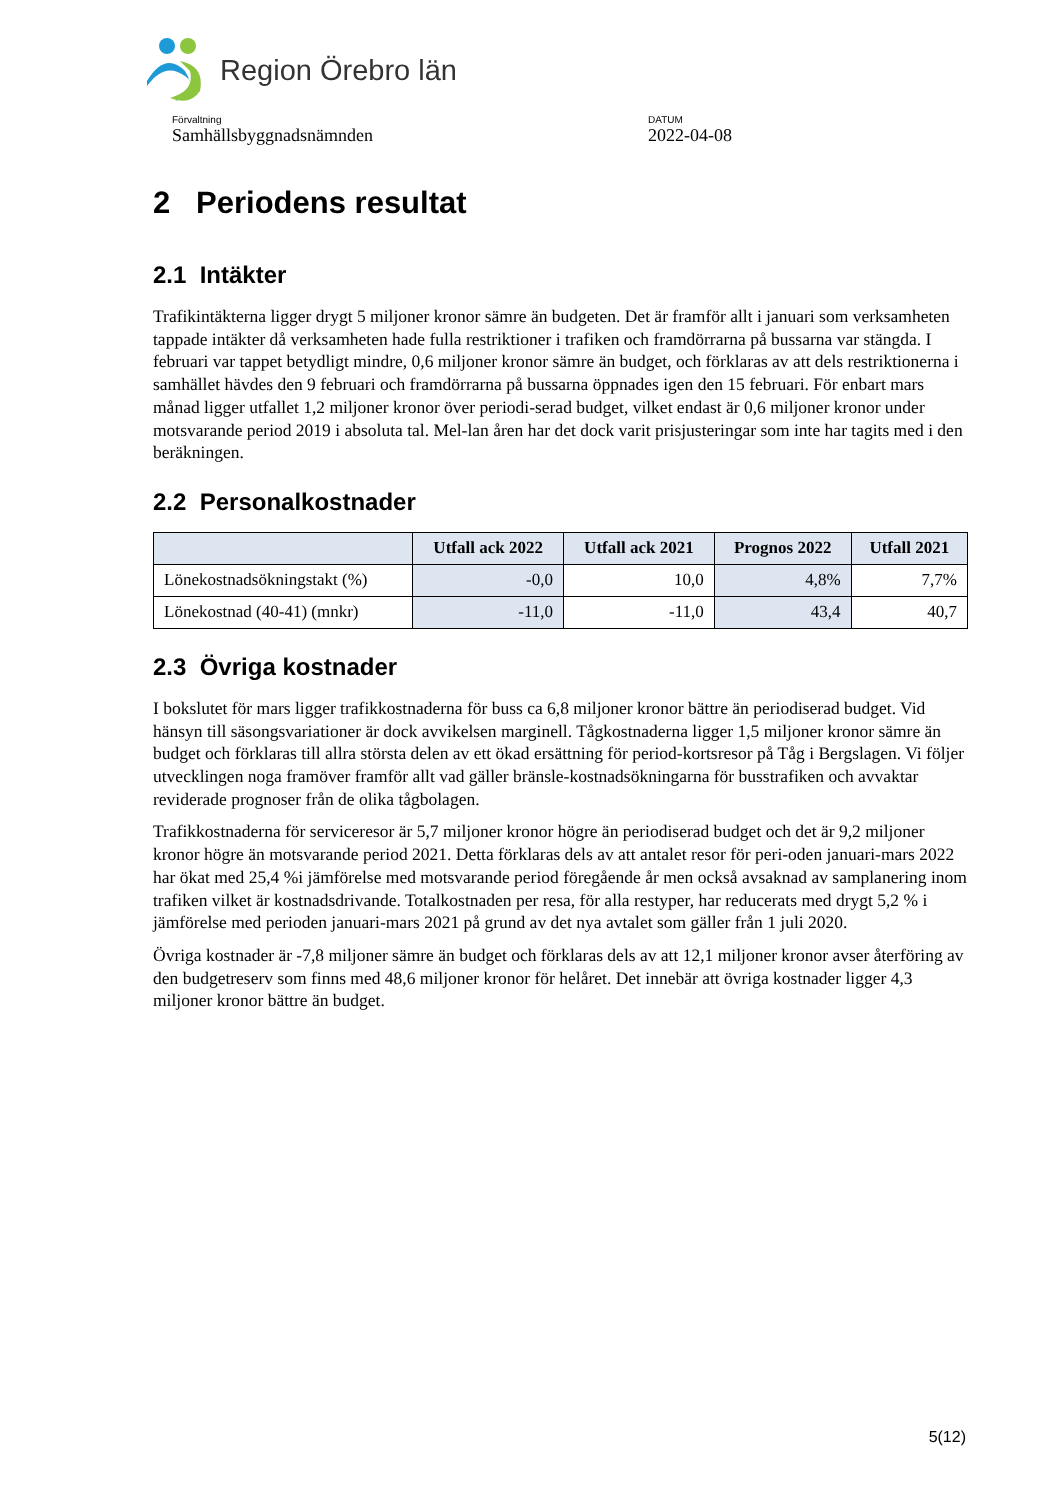Region Örebro län
Förvaltning
Samhällsbyggnadsnämnden
DATUM
2022-04-08
2 Periodens resultat
2.1 Intäkter
Trafikintäkterna ligger drygt 5 miljoner kronor sämre än budgeten. Det är framför allt i januari som verksamheten tappade intäkter då verksamheten hade fulla restriktioner i trafiken och framdörrarna på bussarna var stängda. I februari var tappet betydligt mindre, 0,6 miljoner kronor sämre än budget, och förklaras av att dels restriktionerna i samhället hävdes den 9 februari och framdörrarna på bussarna öppnades igen den 15 februari. För enbart mars månad ligger utfallet 1,2 miljoner kronor över periodi-serad budget, vilket endast är 0,6 miljoner kronor under motsvarande period 2019 i absoluta tal. Mel-lan åren har det dock varit prisjusteringar som inte har tagits med i den beräkningen.
2.2 Personalkostnader
| | Utfall ack 2022 | Utfall ack 2021 | Prognos 2022 | Utfall 2021 |
| --- | --- | --- | --- | --- |
| Lönekostnadsökningstakt (%) | -0,0 | 10,0 | 4,8% | 7,7% |
| Lönekostnad (40-41) (mnkr) | -11,0 | -11,0 | 43,4 | 40,7 |
2.3 Övriga kostnader
I bokslutet för mars ligger trafikkostnaderna för buss ca 6,8 miljoner kronor bättre än periodiserad budget. Vid hänsyn till säsongsvariationer är dock avvikelsen marginell. Tågkostnaderna ligger 1,5 miljoner kronor sämre än budget och förklaras till allra största delen av ett ökad ersättning för period-kortsresor på Tåg i Bergslagen. Vi följer utvecklingen noga framöver framför allt vad gäller bränsle-kostnadsökningarna för busstrafiken och avvaktar reviderade prognoser från de olika tågbolagen.
Trafikkostnaderna för serviceresor är 5,7 miljoner kronor högre än periodiserad budget och det är 9,2 miljoner kronor högre än motsvarande period 2021. Detta förklaras dels av att antalet resor för peri-oden januari-mars 2022 har ökat med 25,4 %i jämförelse med motsvarande period föregående år men också avsaknad av samplanering inom trafiken vilket är kostnadsdrivande. Totalkostnaden per resa, för alla restyper, har reducerats med drygt 5,2 % i jämförelse med perioden januari-mars 2021 på grund av det nya avtalet som gäller från 1 juli 2020.
Övriga kostnader är -7,8 miljoner sämre än budget och förklaras dels av att 12,1 miljoner kronor avser återföring av den budgetreserv som finns med 48,6 miljoner kronor för helåret. Det innebär att övriga kostnader ligger 4,3 miljoner kronor bättre än budget.
5(12)